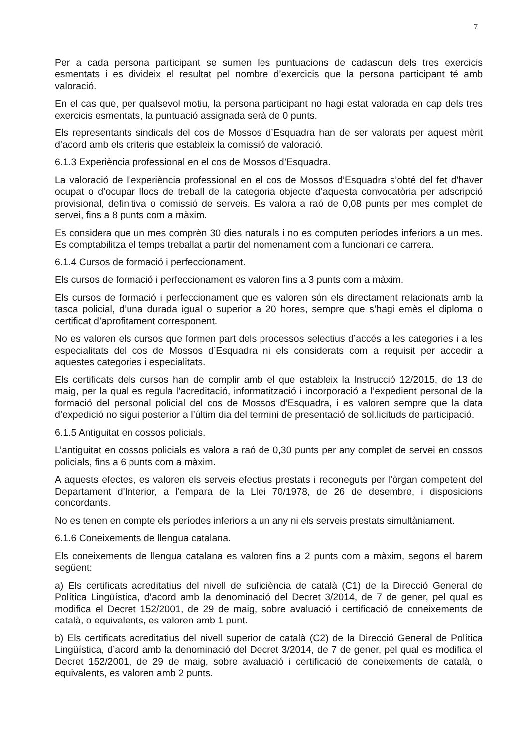7
Per a cada persona participant se sumen les puntuacions de cadascun dels tres exercicis esmentats i es divideix el resultat pel nombre d’exercicis que la persona participant té amb valoració.
En el cas que, per qualsevol motiu, la persona participant no hagi estat valorada en cap dels tres exercicis esmentats, la puntuació assignada serà de 0 punts.
Els representants sindicals del cos de Mossos d’Esquadra han de ser valorats per aquest mèrit d’acord amb els criteris que estableix la comissió de valoració.
6.1.3 Experiència professional en el cos de Mossos d’Esquadra.
La valoració de l’experiència professional en el cos de Mossos d’Esquadra s’obté del fet d'haver ocupat o d’ocupar llocs de treball de la categoria objecte d’aquesta convocatòria per adscripció provisional, definitiva o comissió de serveis. Es valora a raó de 0,08 punts per mes complet de servei, fins a 8 punts com a màxim.
Es considera que un mes comprèn 30 dies naturals i no es computen períodes inferiors a un mes. Es comptabilitza el temps treballat a partir del nomenament com a funcionari de carrera.
6.1.4 Cursos de formació i perfeccionament.
Els cursos de formació i perfeccionament es valoren fins a 3 punts com a màxim.
Els cursos de formació i perfeccionament que es valoren són els directament relacionats amb la tasca policial, d’una durada igual o superior a 20 hores, sempre que s’hagi emès el diploma o certificat d’aprofitament corresponent.
No es valoren els cursos que formen part dels processos selectius d’accés a les categories i a les especialitats del cos de Mossos d’Esquadra ni els considerats com a requisit per accedir a aquestes categories i especialitats.
Els certificats dels cursos han de complir amb el que estableix la Instrucció 12/2015, de 13 de maig, per la qual es regula l’acreditació, informatització i incorporació a l’expedient personal de la formació del personal policial del cos de Mossos d’Esquadra, i es valoren sempre que la data d’expedició no sigui posterior a l’últim dia del termini de presentació de sol.licituds de participació.
6.1.5 Antiguitat en cossos policials.
L’antiguitat en cossos policials es valora a raó de 0,30 punts per any complet de servei en cossos policials, fins a 6 punts com a màxim.
A aquests efectes, es valoren els serveis efectius prestats i reconeguts per l'òrgan competent del Departament d'Interior, a l'empara de la Llei 70/1978, de 26 de desembre, i disposicions concordants.
No es tenen en compte els períodes inferiors a un any ni els serveis prestats simultàniament.
6.1.6 Coneixements de llengua catalana.
Els coneixements de llengua catalana es valoren fins a 2 punts com a màxim, segons el barem següent:
a) Els certificats acreditatius del nivell de suficiència de català (C1) de la Direcció General de Política Lingüística, d’acord amb la denominació del Decret 3/2014, de 7 de gener, pel qual es modifica el Decret 152/2001, de 29 de maig, sobre avaluació i certificació de coneixements de català, o equivalents, es valoren amb 1 punt.
b) Els certificats acreditatius del nivell superior de català (C2) de la Direcció General de Política Lingüística, d’acord amb la denominació del Decret 3/2014, de 7 de gener, pel qual es modifica el Decret 152/2001, de 29 de maig, sobre avaluació i certificació de coneixements de català, o equivalents, es valoren amb 2 punts.